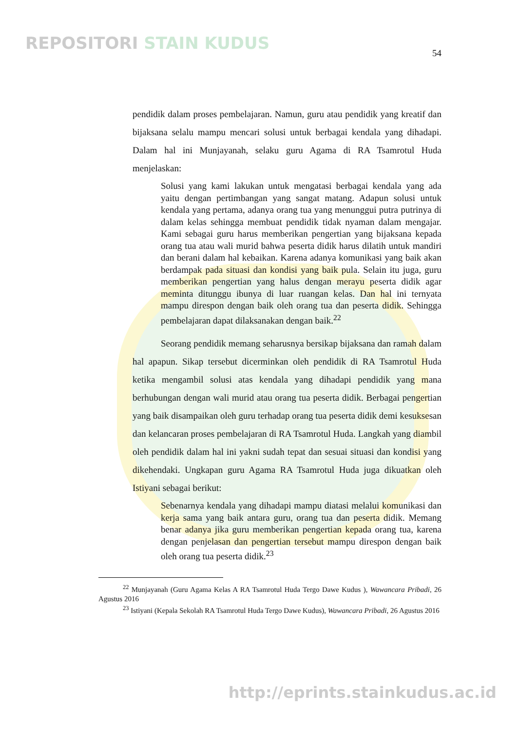REPOSITORI STAIN KUDUS
54
pendidik dalam proses pembelajaran. Namun, guru atau pendidik yang kreatif dan bijaksana selalu mampu mencari solusi untuk berbagai kendala yang dihadapi. Dalam hal ini Munjayanah, selaku guru Agama di RA Tsamrotul Huda menjelaskan:
Solusi yang kami lakukan untuk mengatasi berbagai kendala yang ada yaitu dengan pertimbangan yang sangat matang. Adapun solusi untuk kendala yang pertama, adanya orang tua yang menunggui putra putrinya di dalam kelas sehingga membuat pendidik tidak nyaman dalam mengajar. Kami sebagai guru harus memberikan pengertian yang bijaksana kepada orang tua atau wali murid bahwa peserta didik harus dilatih untuk mandiri dan berani dalam hal kebaikan. Karena adanya komunikasi yang baik akan berdampak pada situasi dan kondisi yang baik pula. Selain itu juga, guru memberikan pengertian yang halus dengan merayu peserta didik agar meminta ditunggu ibunya di luar ruangan kelas. Dan hal ini ternyata mampu direspon dengan baik oleh orang tua dan peserta didik. Sehingga pembelajaran dapat dilaksanakan dengan baik.<sup>22</sup>
Seorang pendidik memang seharusnya bersikap bijaksana dan ramah dalam hal apapun. Sikap tersebut dicerminkan oleh pendidik di RA Tsamrotul Huda ketika mengambil solusi atas kendala yang dihadapi pendidik yang mana berhubungan dengan wali murid atau orang tua peserta didik. Berbagai pengertian yang baik disampaikan oleh guru terhadap orang tua peserta didik demi kesuksesan dan kelancaran proses pembelajaran di RA Tsamrotul Huda. Langkah yang diambil oleh pendidik dalam hal ini yakni sudah tepat dan sesuai situasi dan kondisi yang dikehendaki. Ungkapan guru Agama RA Tsamrotul Huda juga dikuatkan oleh Istiyani sebagai berikut:
Sebenarnya kendala yang dihadapi mampu diatasi melalui komunikasi dan kerja sama yang baik antara guru, orang tua dan peserta didik. Memang benar adanya jika guru memberikan pengertian kepada orang tua, karena dengan penjelasan dan pengertian tersebut mampu direspon dengan baik oleh orang tua peserta didik.<sup>23</sup>
<sup>22</sup> Munjayanah (Guru Agama Kelas A RA Tsamrotul Huda Tergo Dawe Kudus ), Wawancara Pribadi, 26 Agustus 2016
<sup>23</sup> Istiyani (Kepala Sekolah RA Tsamrotul Huda Tergo Dawe Kudus), Wawancara Pribadi, 26 Agustus 2016
http://eprints.stainkudus.ac.id